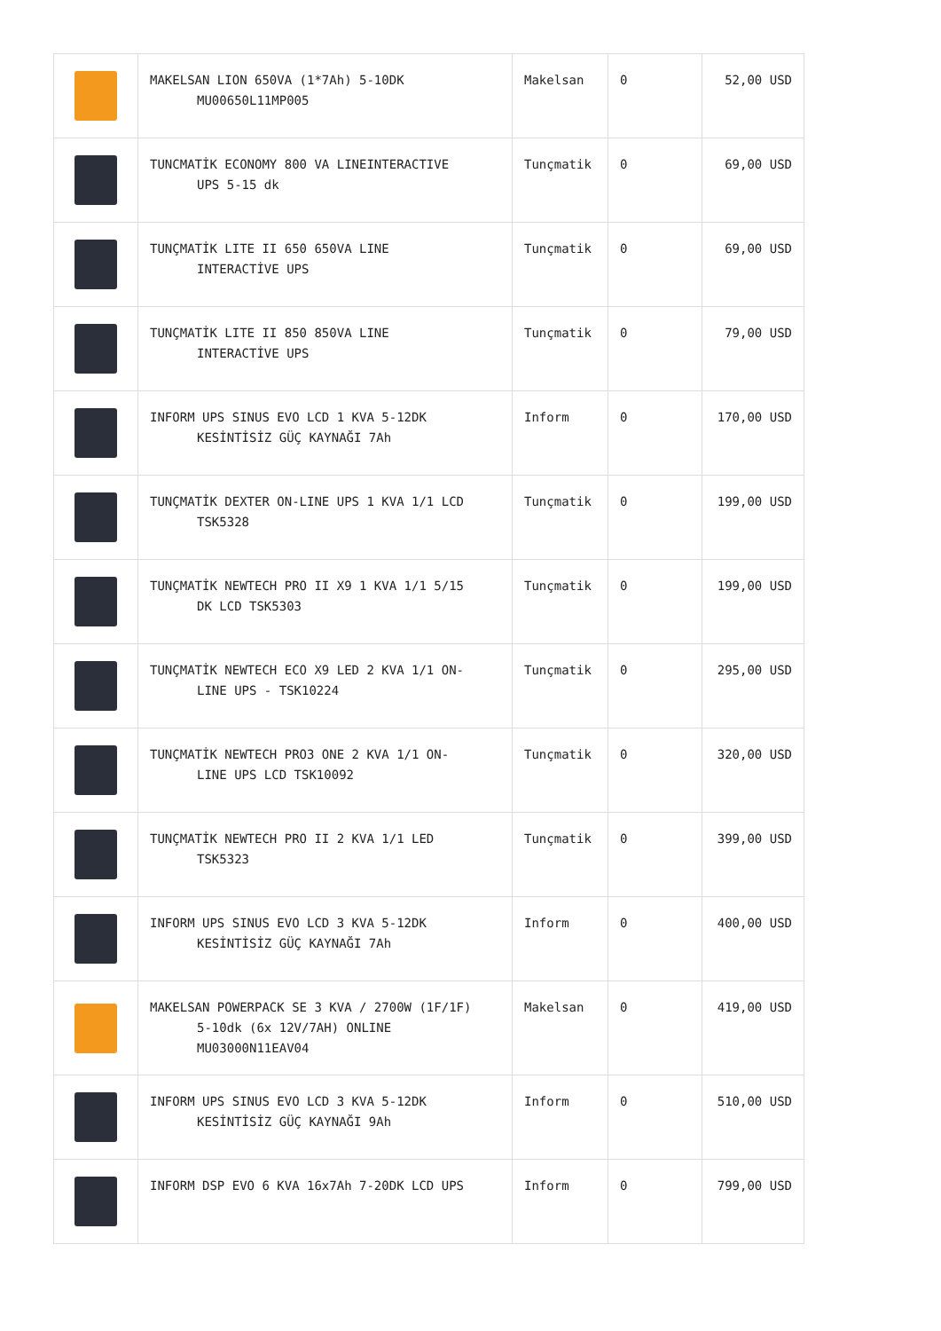| | MAKELSAN LION 650VA (1*7Ah) 5-10DK MU00650L11MP005 | Makelsan | 0 | 52,00 USD |
| | TUNCMATİK ECONOMY 800 VA LINEINTERACTIVE UPS 5-15 dk | Tunçmatik | 0 | 69,00 USD |
| | TUNÇMATİK LITE II 650 650VA LINE INTERACTİVE UPS | Tunçmatik | 0 | 69,00 USD |
| | TUNÇMATİK LITE II 850 850VA LINE INTERACTİVE UPS | Tunçmatik | 0 | 79,00 USD |
| | INFORM UPS SINUS EVO LCD 1 KVA 5-12DK KESİNTİSİZ GÜÇ KAYNAĞI 7Ah | Inform | 0 | 170,00 USD |
| | TUNÇMATİK DEXTER ON-LINE UPS 1 KVA 1/1 LCD TSK5328 | Tunçmatik | 0 | 199,00 USD |
| | TUNÇMATİK NEWTECH PRO II X9 1 KVA 1/1 5/15 DK LCD TSK5303 | Tunçmatik | 0 | 199,00 USD |
| | TUNÇMATİK NEWTECH ECO X9 LED 2 KVA 1/1 ON- LINE UPS - TSK10224 | Tunçmatik | 0 | 295,00 USD |
| | TUNÇMATİK NEWTECH PRO3 ONE 2 KVA 1/1 ON- LINE UPS LCD TSK10092 | Tunçmatik | 0 | 320,00 USD |
| | TUNÇMATİK NEWTECH PRO II 2 KVA 1/1 LED TSK5323 | Tunçmatik | 0 | 399,00 USD |
| | INFORM UPS SINUS EVO LCD 3 KVA 5-12DK KESİNTİSİZ GÜÇ KAYNAĞI 7Ah | Inform | 0 | 400,00 USD |
| | MAKELSAN POWERPACK SE 3 KVA / 2700W (1F/1F) 5-10dk (6x 12V/7AH) ONLINE MU03000N11EAV04 | Makelsan | 0 | 419,00 USD |
| | INFORM UPS SINUS EVO LCD 3 KVA 5-12DK KESİNTİSİZ GÜÇ KAYNAĞI 9Ah | Inform | 0 | 510,00 USD |
| | INFORM DSP EVO 6 KVA 16x7Ah 7-20DK LCD UPS | Inform | 0 | 799,00 USD |